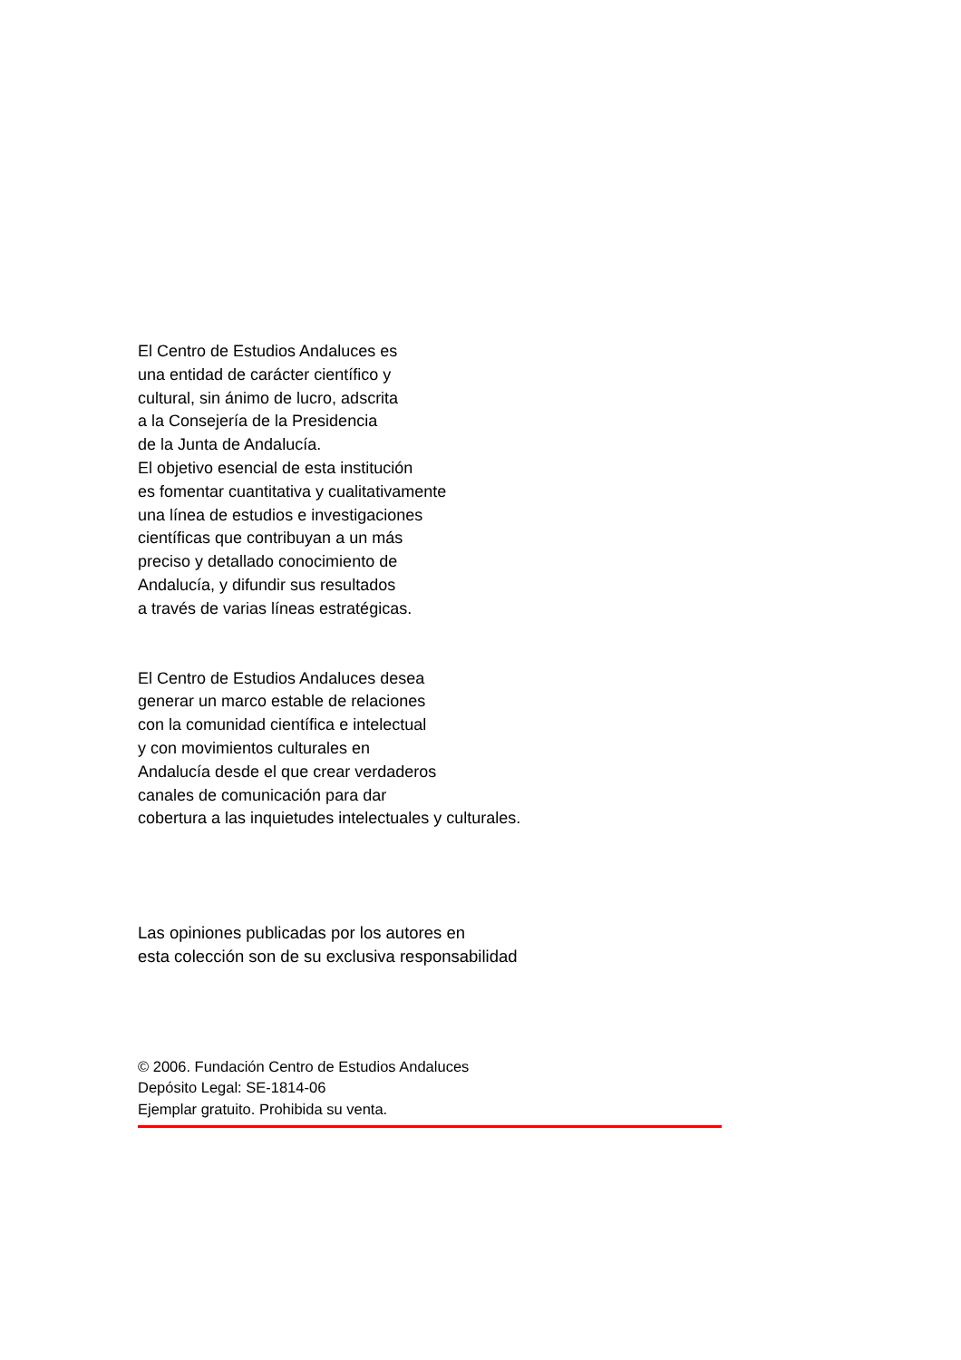El Centro de Estudios Andaluces es
una entidad de carácter científico y
cultural, sin ánimo de lucro, adscrita
a la Consejería de la Presidencia
de la Junta de Andalucía.
El objetivo esencial de esta institución
es fomentar cuantitativa y cualitativamente
una línea de estudios e investigaciones
científicas que contribuyan a un más
preciso y detallado conocimiento de
Andalucía, y difundir sus resultados
a través de varias líneas estratégicas.
El Centro de Estudios Andaluces desea
generar un marco estable de relaciones
con la comunidad científica e intelectual
y con movimientos culturales en
Andalucía desde el que crear verdaderos
canales de comunicación para dar
cobertura a las inquietudes intelectuales y culturales.
Las opiniones publicadas por los autores en
esta colección son de su exclusiva responsabilidad
© 2006. Fundación Centro de Estudios Andaluces
Depósito Legal: SE-1814-06
Ejemplar gratuito. Prohibida su venta.